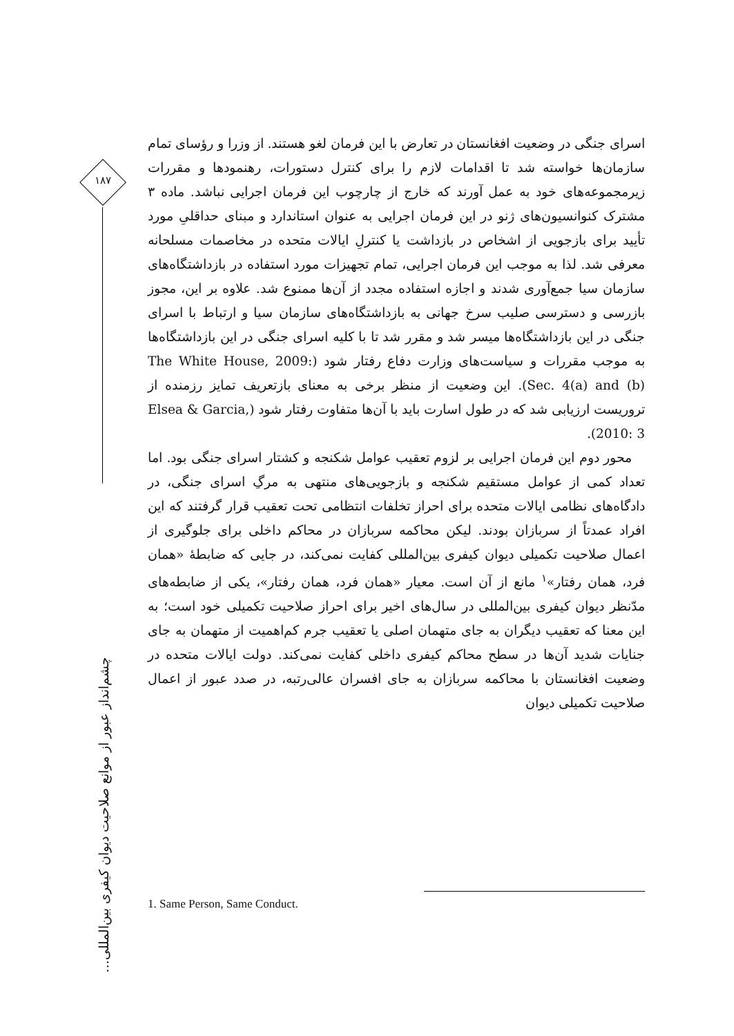۱۸۷
چشم‌انداز عبور از موانع صلاحیت دیوان کیفری بین‌المللی...
اسرای جنگی در وضعیت افغانستان در تعارض با این فرمان لغو هستند. از وزرا و رؤسای تمام سازمان‌ها خواسته شد تا اقدامات لازم را برای کنترل دستورات، رهنمودها و مقررات زیرمجموعه‌های خود به عمل آورند که خارج از چارچوب این فرمان اجرایی نباشد. ماده ۳ مشترک کنوانسیون‌های ژنو در این فرمان اجرایی به عنوان استاندارد و مبنای حداقلیِ مورد تأیید برای بازجویی از اشخاص در بازداشت یا کنترلِ ایالات متحده در مخاصمات مسلحانه معرفی شد. لذا به موجب این فرمان اجرایی، تمام تجهیزات مورد استفاده در بازداشتگاه‌های سازمان سیا جمع‌آوری شدند و اجازه استفاده مجدد از آن‌ها ممنوع شد. علاوه بر این، مجوز بازرسی و دسترسی صلیب سرخ جهانی به بازداشتگاه‌های سازمان سیا و ارتباط با اسرای جنگی در این بازداشتگاه‌ها میسر شد و مقرر شد تا با کلیه اسرای جنگی در این بازداشتگاه‌ها به موجب مقررات و سیاست‌های وزارت دفاع رفتار شود (The White House, 2009: Sec. 4(a) and (b)). این وضعیت از منظر برخی به معنای بازتعریف تمایز رزمنده از تروریست ارزیابی شد که در طول اسارت باید با آن‌ها متفاوت رفتار شود (Elsea & Garcia, 2010: 3).
محور دوم این فرمان اجرایی بر لزوم تعقیب عوامل شکنجه و کشتار اسرای جنگی بود. اما تعداد کمی از عوامل مستقیم شکنجه و بازجویی‌های منتهی به مرگِ اسرای جنگی، در دادگاه‌های نظامی ایالات متحده برای احراز تخلفات انتظامی تحت تعقیب قرار گرفتند که این افراد عمدتاً از سربازان بودند. لیکن محاکمه سربازان در محاکم داخلی برای جلوگیری از اعمال صلاحیت تکمیلی دیوان کیفری بین‌المللی کفایت نمی‌کند، در جایی که ضابطهٔ «همان فرد، همان رفتار»<sup>۱</sup> مانع از آن است. معیار «همان فرد، همان رفتار»، یکی از ضابطه‌های مدّنظر دیوان کیفری بین‌المللی در سال‌های اخیر برای احراز صلاحیت تکمیلی خود است؛ به این معنا که تعقیب دیگران به جای متهمان اصلی یا تعقیب جرم کم‌اهمیت از متهمان به جای جنایات شدید آن‌ها در سطح محاکم کیفری داخلی کفایت نمی‌کند. دولت ایالات متحده در وضعیت افغانستان با محاکمه سربازان به جای افسران عالی‌رتبه، در صدد عبور از اعمال صلاحیت تکمیلی دیوان
1. Same Person, Same Conduct.